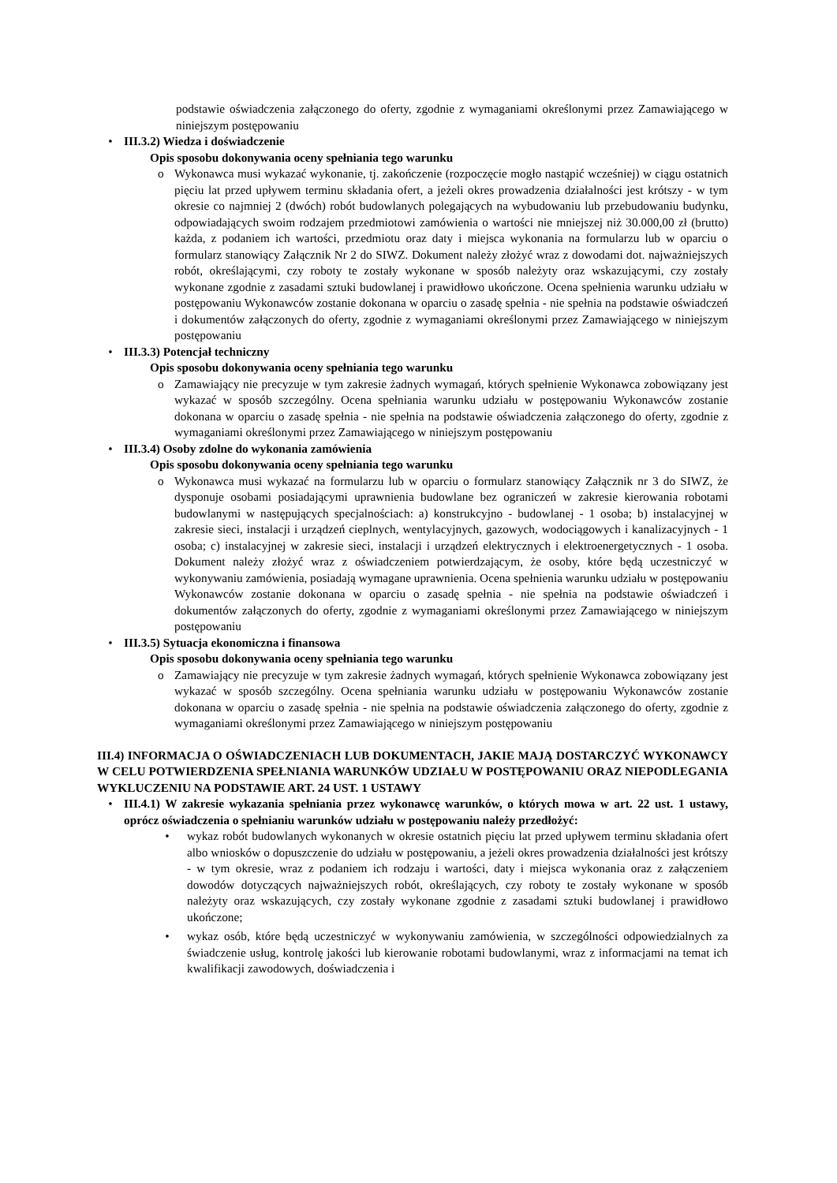podstawie oświadczenia załączonego do oferty, zgodnie z wymaganiami określonymi przez Zamawiającego w niniejszym postępowaniu
• III.3.2) Wiedza i doświadczenie
Opis sposobu dokonywania oceny spełniania tego warunku
o Wykonawca musi wykazać wykonanie, tj. zakończenie (rozpoczęcie mogło nastąpić wcześniej) w ciągu ostatnich pięciu lat przed upływem terminu składania ofert, a jeżeli okres prowadzenia działalności jest krótszy - w tym okresie co najmniej 2 (dwóch) robót budowlanych polegających na wybudowaniu lub przebudowaniu budynku, odpowiadających swoim rodzajem przedmiotowi zamówienia o wartości nie mniejszej niż 30.000,00 zł (brutto) każda, z podaniem ich wartości, przedmiotu oraz daty i miejsca wykonania na formularzu lub w oparciu o formularz stanowiący Załącznik Nr 2 do SIWZ. Dokument należy złożyć wraz z dowodami dot. najważniejszych robót, określającymi, czy roboty te zostały wykonane w sposób należyty oraz wskazującymi, czy zostały wykonane zgodnie z zasadami sztuki budowlanej i prawidłowo ukończone. Ocena spełnienia warunku udziału w postępowaniu Wykonawców zostanie dokonana w oparciu o zasadę spełnia - nie spełnia na podstawie oświadczeń i dokumentów załączonych do oferty, zgodnie z wymaganiami określonymi przez Zamawiającego w niniejszym postępowaniu
• III.3.3) Potencjał techniczny
Opis sposobu dokonywania oceny spełniania tego warunku
o Zamawiający nie precyzuje w tym zakresie żadnych wymagań, których spełnienie Wykonawca zobowiązany jest wykazać w sposób szczególny. Ocena spełniania warunku udziału w postępowaniu Wykonawców zostanie dokonana w oparciu o zasadę spełnia - nie spełnia na podstawie oświadczenia załączonego do oferty, zgodnie z wymaganiami określonymi przez Zamawiającego w niniejszym postępowaniu
• III.3.4) Osoby zdolne do wykonania zamówienia
Opis sposobu dokonywania oceny spełniania tego warunku
o Wykonawca musi wykazać na formularzu lub w oparciu o formularz stanowiący Załącznik nr 3 do SIWZ, że dysponuje osobami posiadającymi uprawnienia budowlane bez ograniczeń w zakresie kierowania robotami budowlanymi w następujących specjalnościach: a) konstrukcyjno - budowlanej - 1 osoba; b) instalacyjnej w zakresie sieci, instalacji i urządzeń cieplnych, wentylacyjnych, gazowych, wodociągowych i kanalizacyjnych - 1 osoba; c) instalacyjnej w zakresie sieci, instalacji i urządzeń elektrycznych i elektroenergetycznych - 1 osoba. Dokument należy złożyć wraz z oświadczeniem potwierdzającym, że osoby, które będą uczestniczyć w wykonywaniu zamówienia, posiadają wymagane uprawnienia. Ocena spełnienia warunku udziału w postępowaniu Wykonawców zostanie dokonana w oparciu o zasadę spełnia - nie spełnia na podstawie oświadczeń i dokumentów załączonych do oferty, zgodnie z wymaganiami określonymi przez Zamawiającego w niniejszym postępowaniu
• III.3.5) Sytuacja ekonomiczna i finansowa
Opis sposobu dokonywania oceny spełniania tego warunku
o Zamawiający nie precyzuje w tym zakresie żadnych wymagań, których spełnienie Wykonawca zobowiązany jest wykazać w sposób szczególny. Ocena spełniania warunku udziału w postępowaniu Wykonawców zostanie dokonana w oparciu o zasadę spełnia - nie spełnia na podstawie oświadczenia załączonego do oferty, zgodnie z wymaganiami określonymi przez Zamawiającego w niniejszym postępowaniu
III.4) INFORMACJA O OŚWIADCZENIACH LUB DOKUMENTACH, JAKIE MAJĄ DOSTARCZYĆ WYKONAWCY W CELU POTWIERDZENIA SPEŁNIANIA WARUNKÓW UDZIAŁU W POSTĘPOWANIU ORAZ NIEPODLEGANIA WYKLUCZENIU NA PODSTAWIE ART. 24 UST. 1 USTAWY
• III.4.1) W zakresie wykazania spełniania przez wykonawcę warunków, o których mowa w art. 22 ust. 1 ustawy, oprócz oświadczenia o spełnianiu warunków udziału w postępowaniu należy przedłożyć:
• wykaz robót budowlanych wykonanych w okresie ostatnich pięciu lat przed upływem terminu składania ofert albo wniosków o dopuszczenie do udziału w postępowaniu, a jeżeli okres prowadzenia działalności jest krótszy - w tym okresie, wraz z podaniem ich rodzaju i wartości, daty i miejsca wykonania oraz z załączeniem dowodów dotyczących najważniejszych robót, określających, czy roboty te zostały wykonane w sposób należyty oraz wskazujących, czy zostały wykonane zgodnie z zasadami sztuki budowlanej i prawidłowo ukończone;
• wykaz osób, które będą uczestniczyć w wykonywaniu zamówienia, w szczególności odpowiedzialnych za świadczenie usług, kontrolę jakości lub kierowanie robotami budowlanymi, wraz z informacjami na temat ich kwalifikacji zawodowych, doświadczenia i